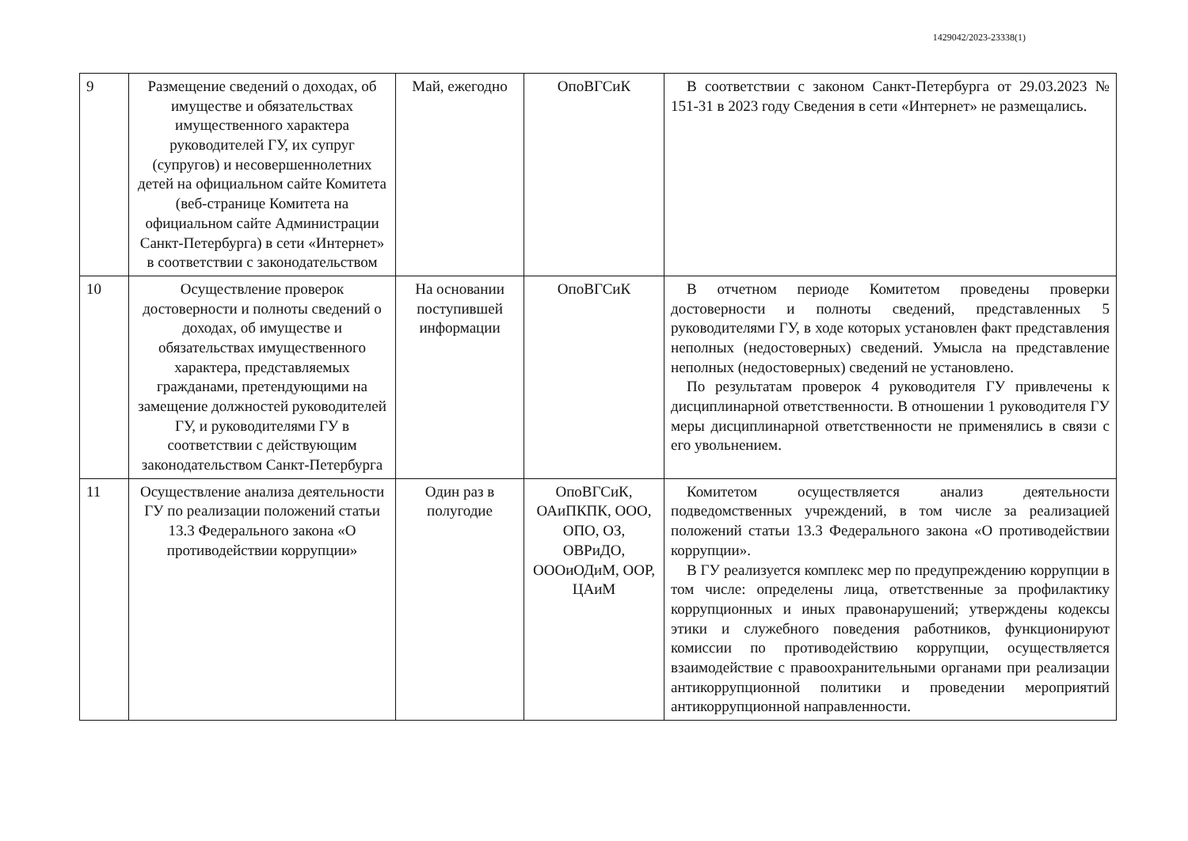1429042/2023-23338(1)
| 9 | Размещение сведений о доходах, об имуществе и обязательствах имущественного характера руководителей ГУ, их супруг (супругов) и несовершеннолетних детей на официальном сайте Комитета (веб-странице Комитета на официальном сайте Администрации Санкт-Петербурга) в сети «Интернет» в соответствии с законодательством | Май, ежегодно | ОпоВГСиК | В соответствии с законом Санкт-Петербурга от 29.03.2023 № 151-31 в 2023 году Сведения в сети «Интернет» не размещались. |
| 10 | Осуществление проверок достоверности и полноты сведений о доходах, об имуществе и обязательствах имущественного характера, представляемых гражданами, претендующими на замещение должностей руководителей ГУ, и руководителями ГУ в соответствии с действующим законодательством Санкт-Петербурга | На основании поступившей информации | ОпоВГСиК | В отчетном периоде Комитетом проведены проверки достоверности и полноты сведений, представленных 5 руководителями ГУ, в ходе которых установлен факт представления неполных (недостоверных) сведений. Умысла на представление неполных (недостоверных) сведений не установлено. По результатам проверок 4 руководителя ГУ привлечены к дисциплинарной ответственности. В отношении 1 руководителя ГУ меры дисциплинарной ответственности не применялись в связи с его увольнением. |
| 11 | Осуществление анализа деятельности ГУ по реализации положений статьи 13.3 Федерального закона «О противодействии коррупции» | Один раз в полугодие | ОпоВГСиК, ОАиПКПК, ООО, ОПО, ОЗ, ОВРиДО, ОООиОДиМ, ООР, ЦАиМ | Комитетом осуществляется анализ деятельности подведомственных учреждений, в том числе за реализацией положений статьи 13.3 Федерального закона «О противодействии коррупции». В ГУ реализуется комплекс мер по предупреждению коррупции в том числе: определены лица, ответственные за профилактику коррупционных и иных правонарушений; утверждены кодексы этики и служебного поведения работников, функционируют комиссии по противодействию коррупции, осуществляется взаимодействие с правоохранительными органами при реализации антикоррупционной политики и проведении мероприятий антикоррупционной направленности. |